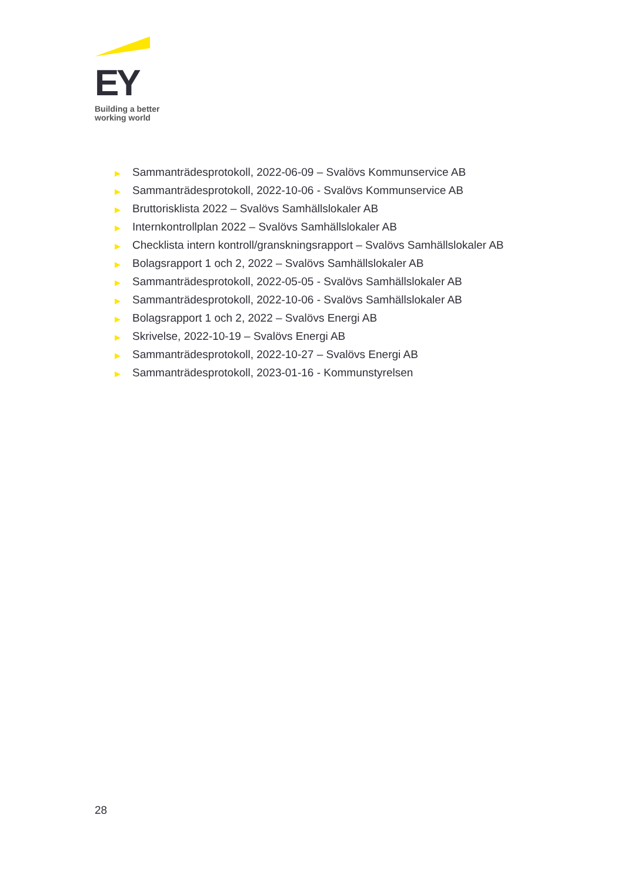EY
Building a better
working world
▶ Sammanträdesprotokoll, 2022-06-09 – Svalövs Kommunservice AB
▶ Sammanträdesprotokoll, 2022-10-06 - Svalövs Kommunservice AB
▶ Bruttorisklista 2022 – Svalövs Samhällslokaler AB
▶ Internkontrollplan 2022 – Svalövs Samhällslokaler AB
▶ Checklista intern kontroll/granskningsrapport – Svalövs Samhällslokaler AB
▶ Bolagsrapport 1 och 2, 2022 – Svalövs Samhällslokaler AB
▶ Sammanträdesprotokoll, 2022-05-05 - Svalövs Samhällslokaler AB
▶ Sammanträdesprotokoll, 2022-10-06 - Svalövs Samhällslokaler AB
▶ Bolagsrapport 1 och 2, 2022 – Svalövs Energi AB
▶ Skrivelse, 2022-10-19 – Svalövs Energi AB
▶ Sammanträdesprotokoll, 2022-10-27 – Svalövs Energi AB
▶ Sammanträdesprotokoll, 2023-01-16 - Kommunstyrelsen
28